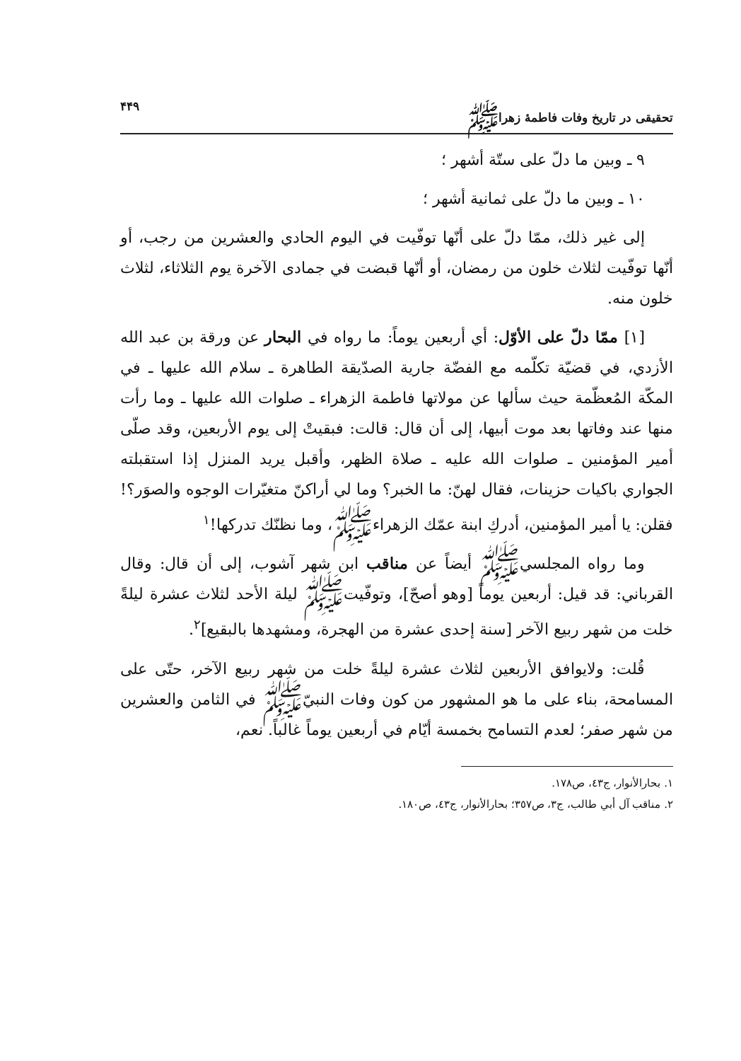تحقيقى در تاريخ وفات فاطمهٔ زهراﷺ ۴۴۹
٩ ـ وبين ما دلّ على ستّة أشهر ؛
١٠ ـ وبين ما دلّ على ثمانية أشهر ؛
إلى غير ذلك، ممّا دلّ على أنّها توفّيت في اليوم الحادي والعشرين من رجب، أو أنّها توفّيت لثلاث خلون من رمضان، أو أنّها قبضت في جمادى الآخرة يوم الثلاثاء، لثلاث خلون منه.
[١] ممّا دلّ على الأوّل: أي أربعين يوماً: ما رواه في البحار عن ورقة بن عبد الله الأزدي، في قضيّة تكلّمه مع الفضّة جارية الصدّيقة الطاهرة ـ سلام الله عليها ـ في المكّة المُعظّمة حيث سألها عن مولاتها فاطمة الزهراء ـ صلوات الله عليها ـ وما رأت منها عند وفاتها بعد موت أبيها، إلى أن قال: قالت: فبقيتْ إلى يوم الأربعين، وقد صلّى أمير المؤمنين ـ صلوات الله عليه ـ صلاة الظهر، وأقبل يريد المنزل إذا استقبلته الجواري باكيات حزينات، فقال لهنّ: ما الخبر؟ وما لي أراكنّ متغيّرات الوجوه والصوَر؟! فقلن: يا أمير المؤمنين، أدركِ ابنة عمّك الزهراءﷺ، وما نظنّك تدركها!<sup>١</sup>
وما رواه المجلسيﷺ أيضاً عن مناقب ابن شهر آشوب، إلى أن قال: وقال القرباني: قد قيل: أربعين يوماً [وهو أصحّ]، وتوفّيتﷺ ليلة الأحد لثلاث عشرة ليلةً خلت من شهر ربيع الآخر [سنة إحدى عشرة من الهجرة، ومشهدها بالبقيع]<sup>٢</sup>.
قُلت: ولايوافق الأربعين لثلاث عشرة ليلةً خلت من شهر ربيع الآخر، حتّى على المسامحة، بناء على ما هو المشهور من كون وفات النبيّﷺ في الثامن والعشرين من شهر صفر؛ لعدم التسامح بخمسة أيّام في أربعين يوماً غالباً. نعم،
١. بحارالأنوار، ج٤٣، ص١٧٨.
٢. مناقب آل أبي طالب، ج٣، ص٣٥٧؛ بحارالأنوار، ج٤٣، ص١٨٠.